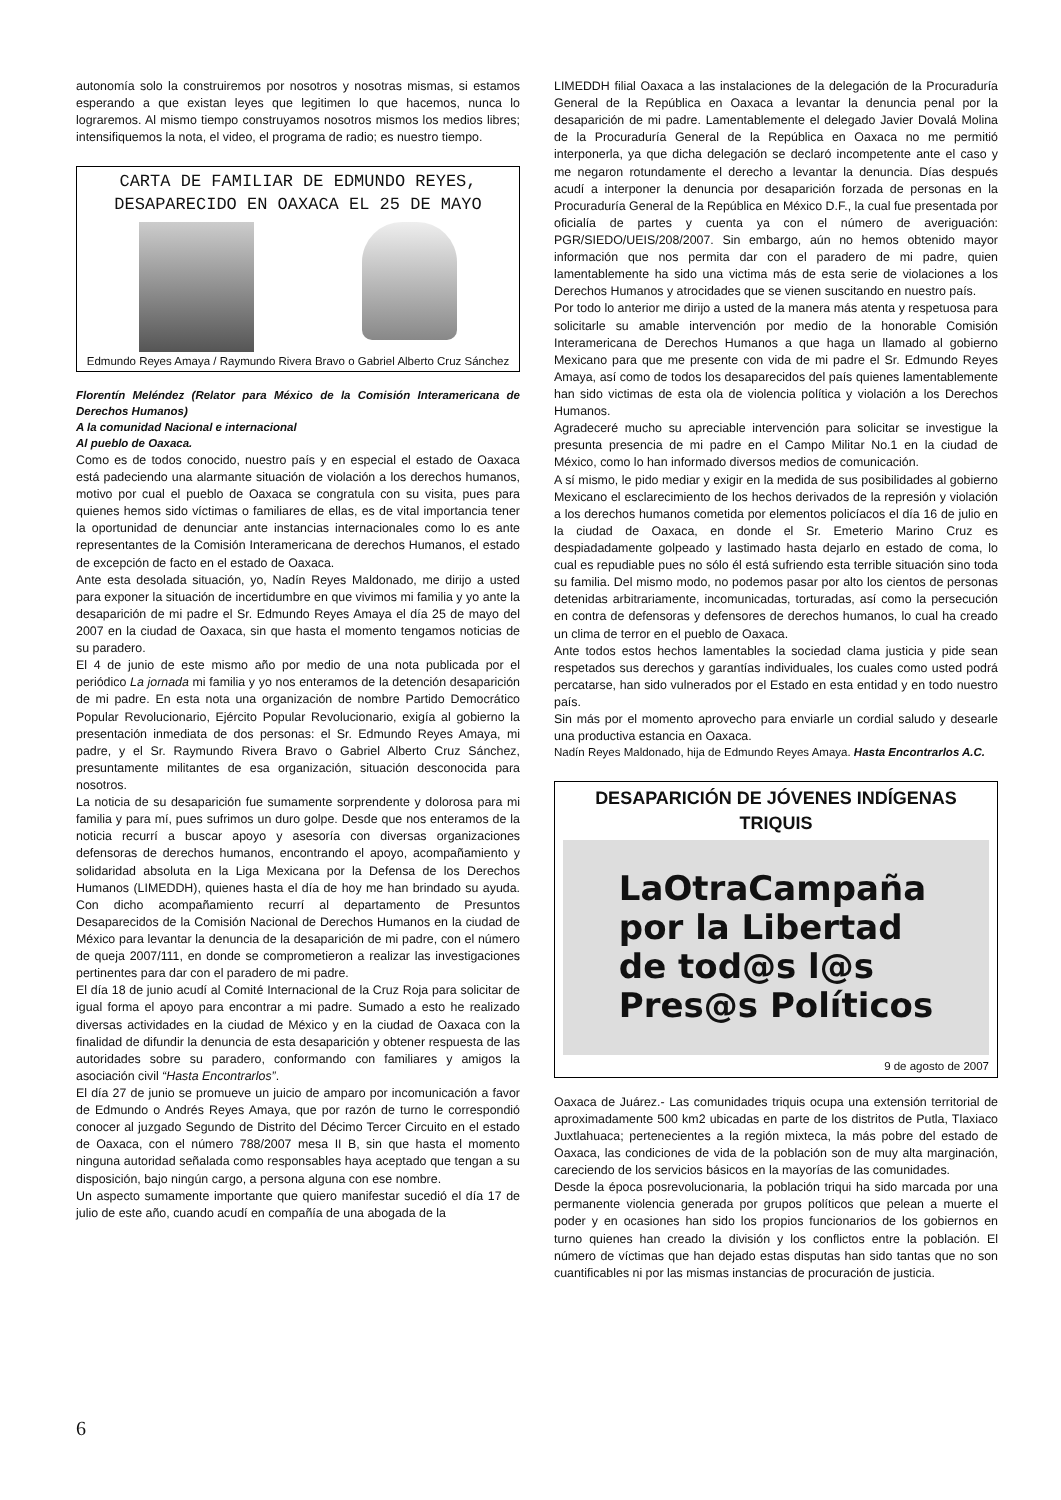autonomía solo la construiremos por nosotros y nosotras mismas, si estamos esperando a que existan leyes que legitimen lo que hacemos, nunca lo lograremos. Al mismo tiempo construyamos nosotros mismos los medios libres; intensifiquemos la nota, el video, el programa de radio; es nuestro tiempo.
CARTA DE FAMILIAR DE EDMUNDO REYES,
DESAPARECIDO EN OAXACA EL 25 DE MAYO
Edmundo Reyes Amaya / Raymundo Rivera Bravo o Gabriel Alberto Cruz Sánchez
Florentín Meléndez (Relator para México de la Comisión Interamericana de Derechos Humanos)
A la comunidad Nacional e internacional
Al pueblo de Oaxaca.
Como es de todos conocido, nuestro país y en especial el estado de Oaxaca está padeciendo una alarmante situación de violación a los derechos humanos, motivo por cual el pueblo de Oaxaca se congratula con su visita, pues para quienes hemos sido víctimas o familiares de ellas, es de vital importancia tener la oportunidad de denunciar ante instancias internacionales como lo es ante representantes de la Comisión Interamericana de derechos Humanos, el estado de excepción de facto en el estado de Oaxaca.
Ante esta desolada situación, yo, Nadín Reyes Maldonado, me dirijo a usted para exponer la situación de incertidumbre en que vivimos mi familia y yo ante la desaparición de mi padre el Sr. Edmundo Reyes Amaya el día 25 de mayo del 2007 en la ciudad de Oaxaca, sin que hasta el momento tengamos noticias de su paradero.
El 4 de junio de este mismo año por medio de una nota publicada por el periódico La jornada mi familia y yo nos enteramos de la detención desaparición de mi padre. En esta nota una organización de nombre Partido Democrático Popular Revolucionario, Ejército Popular Revolucionario, exigía al gobierno la presentación inmediata de dos personas: el Sr. Edmundo Reyes Amaya, mi padre, y el Sr. Raymundo Rivera Bravo o Gabriel Alberto Cruz Sánchez, presuntamente militantes de esa organización, situación desconocida para nosotros.
La noticia de su desaparición fue sumamente sorprendente y dolorosa para mi familia y para mí, pues sufrimos un duro golpe. Desde que nos enteramos de la noticia recurrí a buscar apoyo y asesoría con diversas organizaciones defensoras de derechos humanos, encontrando el apoyo, acompañamiento y solidaridad absoluta en la Liga Mexicana por la Defensa de los Derechos Humanos (LIMEDDH), quienes hasta el día de hoy me han brindado su ayuda. Con dicho acompañamiento recurrí al departamento de Presuntos Desaparecidos de la Comisión Nacional de Derechos Humanos en la ciudad de México para levantar la denuncia de la desaparición de mi padre, con el número de queja 2007/111, en donde se comprometieron a realizar las investigaciones pertinentes para dar con el paradero de mi padre.
El día 18 de junio acudí al Comité Internacional de la Cruz Roja para solicitar de igual forma el apoyo para encontrar a mi padre. Sumado a esto he realizado diversas actividades en la ciudad de México y en la ciudad de Oaxaca con la finalidad de difundir la denuncia de esta desaparición y obtener respuesta de las autoridades sobre su paradero, conformando con familiares y amigos la asociación civil “Hasta Encontrarlos”.
El día 27 de junio se promueve un juicio de amparo por incomunicación a favor de Edmundo o Andrés Reyes Amaya, que por razón de turno le correspondió conocer al juzgado Segundo de Distrito del Décimo Tercer Circuito en el estado de Oaxaca, con el número 788/2007 mesa II B, sin que hasta el momento ninguna autoridad señalada como responsables haya aceptado que tengan a su disposición, bajo ningún cargo, a persona alguna con ese nombre.
Un aspecto sumamente importante que quiero manifestar sucedió el día 17 de julio de este año, cuando acudí en compañía de una abogada de la
LIMEDDH filial Oaxaca a las instalaciones de la delegación de la Procuraduría General de la República en Oaxaca a levantar la denuncia penal por la desaparición de mi padre. Lamentablemente el delegado Javier Dovalá Molina de la Procuraduría General de la República en Oaxaca no me permitió interponerla, ya que dicha delegación se declaró incompetente ante el caso y me negaron rotundamente el derecho a levantar la denuncia. Días después acudí a interponer la denuncia por desaparición forzada de personas en la Procuraduría General de la República en México D.F., la cual fue presentada por oficialía de partes y cuenta ya con el número de averiguación: PGR/SIEDO/UEIS/208/2007. Sin embargo, aún no hemos obtenido mayor información que nos permita dar con el paradero de mi padre, quien lamentablemente ha sido una victima más de esta serie de violaciones a los Derechos Humanos y atrocidades que se vienen suscitando en nuestro país.
Por todo lo anterior me dirijo a usted de la manera más atenta y respetuosa para solicitarle su amable intervención por medio de la honorable Comisión Interamericana de Derechos Humanos a que haga un llamado al gobierno Mexicano para que me presente con vida de mi padre el Sr. Edmundo Reyes Amaya, así como de todos los desaparecidos del país quienes lamentablemente han sido victimas de esta ola de violencia política y violación a los Derechos Humanos.
Agradeceré mucho su apreciable intervención para solicitar se investigue la presunta presencia de mi padre en el Campo Militar No.1 en la ciudad de México, como lo han informado diversos medios de comunicación.
A sí mismo, le pido mediar y exigir en la medida de sus posibilidades al gobierno Mexicano el esclarecimiento de los hechos derivados de la represión y violación a los derechos humanos cometida por elementos policíacos el día 16 de julio en la ciudad de Oaxaca, en donde el Sr. Emeterio Marino Cruz es despiadadamente golpeado y lastimado hasta dejarlo en estado de coma, lo cual es repudiable pues no sólo él está sufriendo esta terrible situación sino toda su familia. Del mismo modo, no podemos pasar por alto los cientos de personas detenidas arbitrariamente, incomunicadas, torturadas, así como la persecución en contra de defensoras y defensores de derechos humanos, lo cual ha creado un clima de terror en el pueblo de Oaxaca.
Ante todos estos hechos lamentables la sociedad clama justicia y pide sean respetados sus derechos y garantías individuales, los cuales como usted podrá percatarse, han sido vulnerados por el Estado en esta entidad y en todo nuestro país.
Sin más por el momento aprovecho para enviarle un cordial saludo y desearle una productiva estancia en Oaxaca.
Nadín Reyes Maldonado, hija de Edmundo Reyes Amaya. Hasta Encontrarlos A.C.
DESAPARICIÓN DE JÓVENES INDÍGENAS TRIQUIS
LaOtraCampaña
por la Libertad
de tod@s l@s
Pres@s Políticos
9 de agosto de 2007
Oaxaca de Juárez.- Las comunidades triquis ocupa una extensión territorial de aproximadamente 500 km2 ubicadas en parte de los distritos de Putla, Tlaxiaco Juxtlahuaca; pertenecientes a la región mixteca, la más pobre del estado de Oaxaca, las condiciones de vida de la población son de muy alta marginación, careciendo de los servicios básicos en la mayorías de las comunidades.
Desde la época posrevolucionaria, la población triqui ha sido marcada por una permanente violencia generada por grupos políticos que pelean a muerte el poder y en ocasiones han sido los propios funcionarios de los gobiernos en turno quienes han creado la división y los conflictos entre la población. El número de víctimas que han dejado estas disputas han sido tantas que no son cuantificables ni por las mismas instancias de procuración de justicia.
6